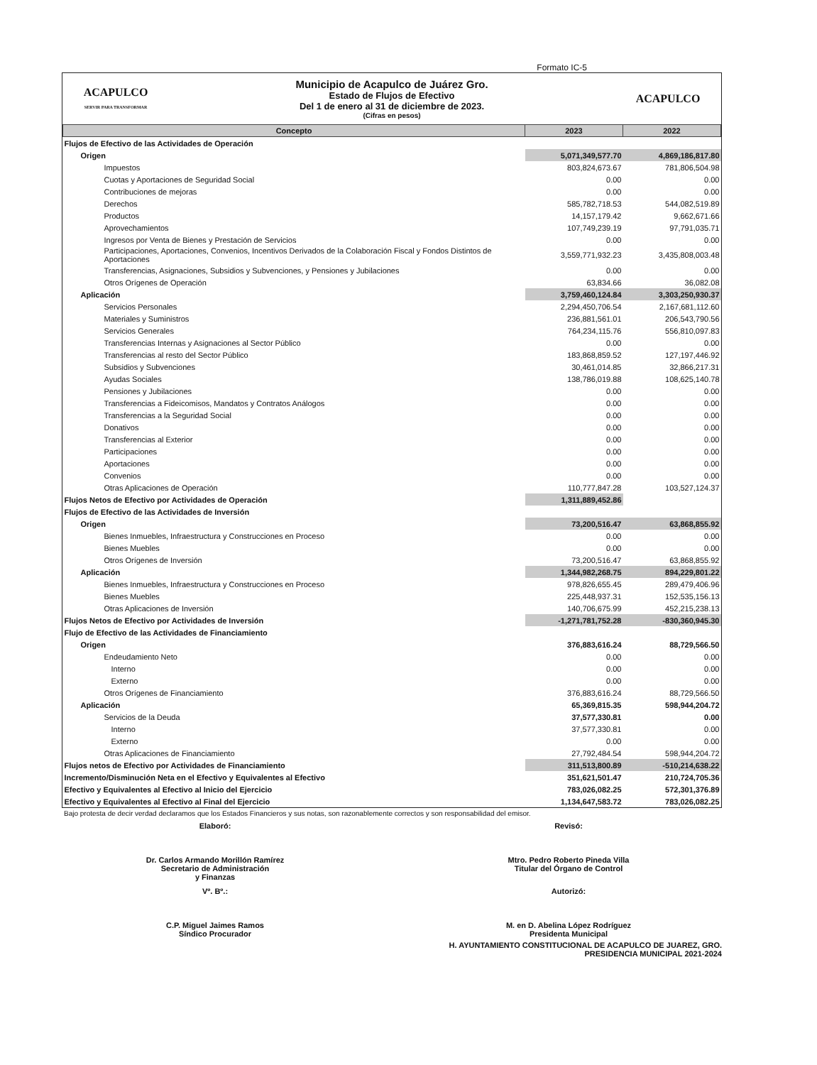Formato IC-5
ACAPULCO
SERVIR PARA TRANSFORMAR
Municipio de Acapulco de Juárez Gro.
Estado de Flujos de Efectivo
Del 1 de enero al 31 de diciembre de 2023.
(Cifras en pesos)
ACAPULCO
| Concepto | 2023 | 2022 |
| --- | --- | --- |
| Flujos de Efectivo de las Actividades de Operación | | |
| Origen | 5,071,349,577.70 | 4,869,186,817.80 |
| Impuestos | 803,824,673.67 | 781,806,504.98 |
| Cuotas y Aportaciones de Seguridad Social | 0.00 | 0.00 |
| Contribuciones de mejoras | 0.00 | 0.00 |
| Derechos | 585,782,718.53 | 544,082,519.89 |
| Productos | 14,157,179.42 | 9,662,671.66 |
| Aprovechamientos | 107,749,239.19 | 97,791,035.71 |
| Ingresos por Venta de Bienes y Prestación de Servicios | 0.00 | 0.00 |
| Participaciones, Aportaciones, Convenios, Incentivos Derivados de la Colaboración Fiscal y Fondos Distintos de Aportaciones | 3,559,771,932.23 | 3,435,808,003.48 |
| Transferencias, Asignaciones, Subsidios y Subvenciones, y Pensiones y Jubilaciones | 0.00 | 0.00 |
| Otros Orígenes de Operación | 63,834.66 | 36,082.08 |
| Aplicación | 3,759,460,124.84 | 3,303,250,930.37 |
| Servicios Personales | 2,294,450,706.54 | 2,167,681,112.60 |
| Materiales y Suministros | 236,881,561.01 | 206,543,790.56 |
| Servicios Generales | 764,234,115.76 | 556,810,097.83 |
| Transferencias Internas y Asignaciones al Sector Público | 0.00 | 0.00 |
| Transferencias al resto del Sector Público | 183,868,859.52 | 127,197,446.92 |
| Subsidios y Subvenciones | 30,461,014.85 | 32,866,217.31 |
| Ayudas Sociales | 138,786,019.88 | 108,625,140.78 |
| Pensiones y Jubilaciones | 0.00 | 0.00 |
| Transferencias a Fideicomisos, Mandatos y Contratos Análogos | 0.00 | 0.00 |
| Transferencias a la Seguridad Social | 0.00 | 0.00 |
| Donativos | 0.00 | 0.00 |
| Transferencias al Exterior | 0.00 | 0.00 |
| Participaciones | 0.00 | 0.00 |
| Aportaciones | 0.00 | 0.00 |
| Convenios | 0.00 | 0.00 |
| Otras Aplicaciones de Operación | 110,777,847.28 | 103,527,124.37 |
| Flujos Netos de Efectivo por Actividades de Operación | 1,311,889,452.86 | |
| Flujos de Efectivo de las Actividades de Inversión | | |
| Origen | 73,200,516.47 | 63,868,855.92 |
| Bienes Inmuebles, Infraestructura y Construcciones en Proceso | 0.00 | 0.00 |
| Bienes Muebles | 0.00 | 0.00 |
| Otros Orígenes de Inversión | 73,200,516.47 | 63,868,855.92 |
| Aplicación | 1,344,982,268.75 | 894,229,801.22 |
| Bienes Inmuebles, Infraestructura y Construcciones en Proceso | 978,826,655.45 | 289,479,406.96 |
| Bienes Muebles | 225,448,937.31 | 152,535,156.13 |
| Otras Aplicaciones de Inversión | 140,706,675.99 | 452,215,238.13 |
| Flujos Netos de Efectivo por Actividades de Inversión | -1,271,781,752.28 | -830,360,945.30 |
| Flujo de Efectivo de las Actividades de Financiamiento | | |
| Origen | 376,883,616.24 | 88,729,566.50 |
| Endeudamiento Neto | 0.00 | 0.00 |
| Interno | 0.00 | 0.00 |
| Externo | 0.00 | 0.00 |
| Otros Orígenes de Financiamiento | 376,883,616.24 | 88,729,566.50 |
| Aplicación | 65,369,815.35 | 598,944,204.72 |
| Servicios de la Deuda | 37,577,330.81 | 0.00 |
| Interno | 37,577,330.81 | 0.00 |
| Externo | 0.00 | 0.00 |
| Otras Aplicaciones de Financiamiento | 27,792,484.54 | 598,944,204.72 |
| Flujos netos de Efectivo por Actividades de Financiamiento | 311,513,800.89 | -510,214,638.22 |
| Incremento/Disminución Neta en el Efectivo y Equivalentes al Efectivo | 351,621,501.47 | 210,724,705.36 |
| Efectivo y Equivalentes al Efectivo al Inicio del Ejercicio | 783,026,082.25 | 572,301,376.89 |
| Efectivo y Equivalentes al Efectivo al Final del Ejercicio | 1,134,647,583.72 | 783,026,082.25 |
Bajo protesta de decir verdad declaramos que los Estados Financieros y sus notas, son razonablemente correctos y son responsabilidad del emisor.
Elaboró:
Dr. Carlos Armando Morillón Ramírez
Secretario de Administración
y Finanzas
Revisó:
Mtro. Pedro Roberto Pineda Villa
Titular del Órgano de Control
Vº. Bº.:
C.P. Miguel Jaimes Ramos
Síndico Procurador
Autorizó:
M. en D. Abelina López Rodríguez
Presidenta Municipal
H. AYUNTAMIENTO CONSTITUCIONAL DE ACAPULCO DE JUAREZ, GRO.
PRESIDENCIA MUNICIPAL 2021-2024